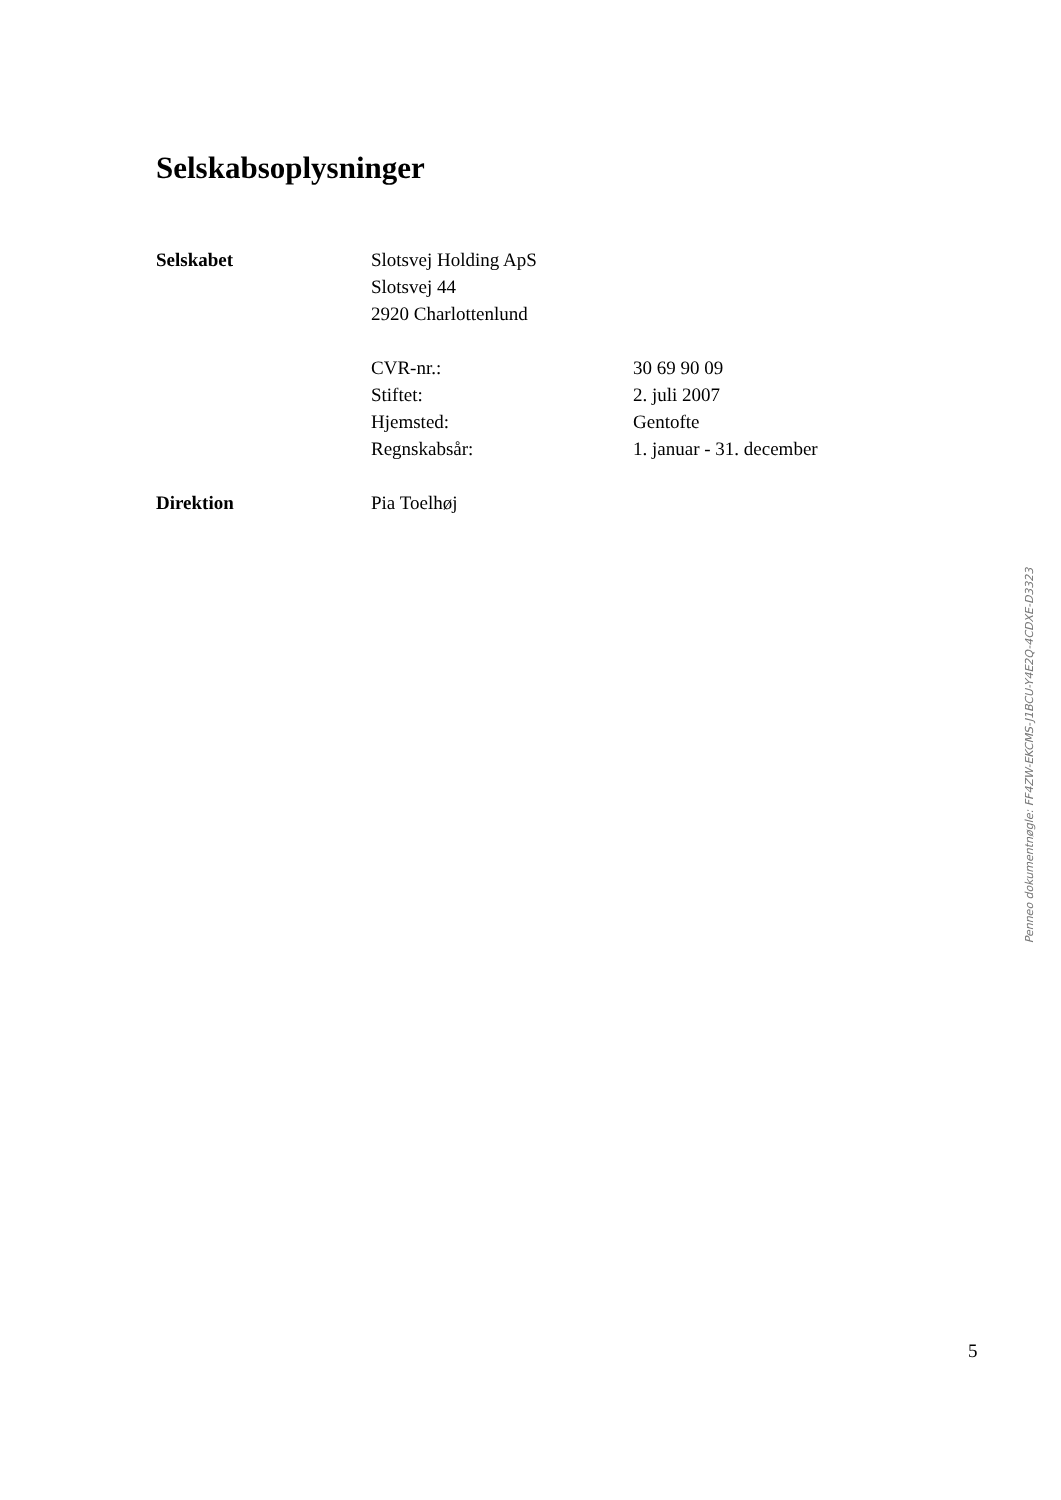Selskabsoplysninger
| Selskabet | Slotsvej Holding ApS Slotsvej 44 2920 Charlottenlund | |
| | CVR-nr.: | 30 69 90 09 |
| | Stiftet: | 2. juli 2007 |
| | Hjemsted: | Gentofte |
| | Regnskabsår: | 1. januar - 31. december |
| Direktion | Pia Toelhøj | |
Penneo dokumentnøgle: FF4ZW-EKCMS-J1BCU-Y4E2Q-4CDXE-D3323
5